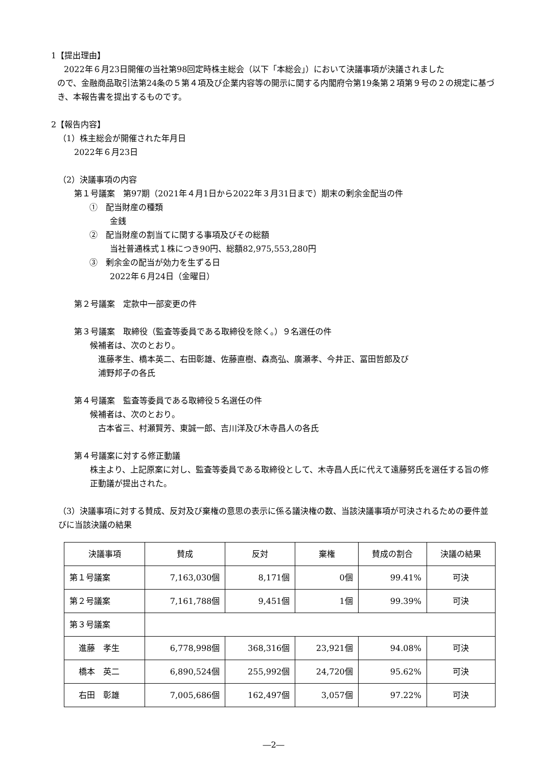1【提出理由】
2022年６月23日開催の当社第98回定時株主総会（以下「本総会」）において決議事項が決議されました
ので、金融商品取引法第24条の５第４項及び企業内容等の開示に関する内閣府令第19条第２項第９号の２の規定に基づき、本報告書を提出するものです。
2【報告内容】
（1）株主総会が開催された年月日
2022年６月23日
（2）決議事項の内容
第１号議案　第97期（2021年４月1日から2022年３月31日まで）期末の剰余金配当の件
①　配当財産の種類
金銭
②　配当財産の割当てに関する事項及びその総額
当社普通株式１株につき90円、総額82,975,553,280円
③　剰余金の配当が効力を生ずる日
2022年６月24日（金曜日）
第２号議案　定款中一部変更の件
第３号議案　取締役（監査等委員である取締役を除く。）９名選任の件
候補者は、次のとおり。
進藤孝生、橋本英二、右田彰雄、佐藤直樹、森高弘、廣瀬孝、今井正、冨田哲郎及び
浦野邦子の各氏
第４号議案　監査等委員である取締役５名選任の件
候補者は、次のとおり。
古本省三、村瀬賢芳、東誠一郎、吉川洋及び木寺昌人の各氏
第４号議案に対する修正動議
株主より、上記原案に対し、監査等委員である取締役として、木寺昌人氏に代えて遠藤努氏を選任する旨の修正動議が提出された。
（3）決議事項に対する賛成、反対及び棄権の意思の表示に係る議決権の数、当該決議事項が可決されるための要件並びに当該決議の結果
| 決議事項 | 賛成 | 反対 | 棄権 | 賛成の割合 | 決議の結果 |
| 第１号議案 | 7,163,030個 | 8,171個 | 0個 | 99.41% | 可決 |
| 第２号議案 | 7,161,788個 | 9,451個 | 1個 | 99.39% | 可決 |
| 第３号議案 | | | | | |
| 進藤 孝生 | 6,778,998個 | 368,316個 | 23,921個 | 94.08% | 可決 |
| 橋本 英二 | 6,890,524個 | 255,992個 | 24,720個 | 95.62% | 可決 |
| 右田 彰雄 | 7,005,686個 | 162,497個 | 3,057個 | 97.22% | 可決 |
―2―